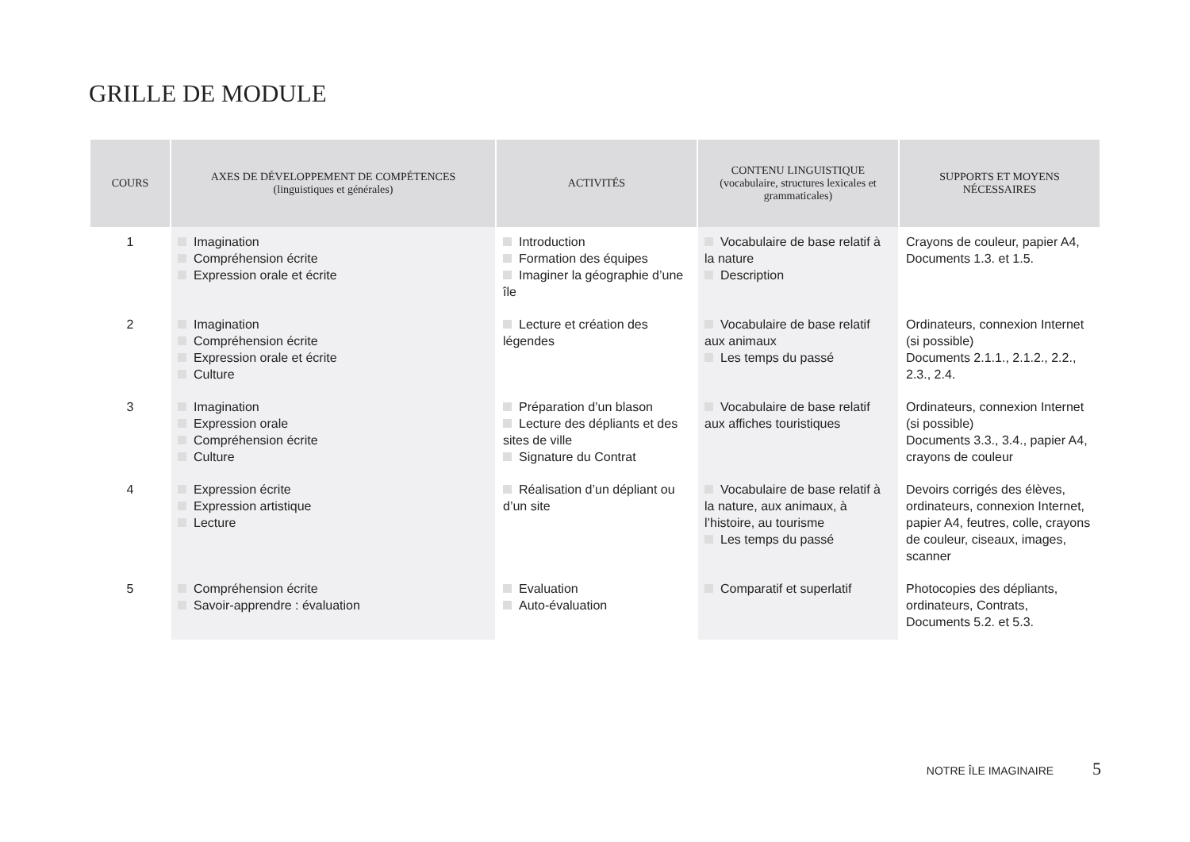GRILLE DE MODULE
| COURS | AXES DE DÉVELOPPEMENT DE COMPÉTENCES (linguistiques et générales) | ACTIVITÉS | CONTENU LINGUISTIQUE (vocabulaire, structures lexicales et grammaticales) | SUPPORTS ET MOYENS NÉCESSAIRES |
| --- | --- | --- | --- | --- |
| 1 | Imagination Compréhension écrite Expression orale et écrite | Introduction Formation des équipes Imaginer la géographie d’une île | Vocabulaire de base relatif à la nature Description | Crayons de couleur, papier A4, Documents 1.3. et 1.5. |
| 2 | Imagination Compréhension écrite Expression orale et écrite Culture | Lecture et création des légendes | Vocabulaire de base relatif aux animaux Les temps du passé | Ordinateurs, connexion Internet (si possible) Documents 2.1.1., 2.1.2., 2.2., 2.3., 2.4. |
| 3 | Imagination Expression orale Compréhension écrite Culture | Préparation d’un blason Lecture des dépliants et des sites de ville Signature du Contrat | Vocabulaire de base relatif aux affiches touristiques | Ordinateurs, connexion Internet (si possible) Documents 3.3., 3.4., papier A4, crayons de couleur |
| 4 | Expression écrite Expression artistique Lecture | Réalisation d’un dépliant ou d’un site | Vocabulaire de base relatif à la nature, aux animaux, à l’histoire, au tourisme Les temps du passé | Devoirs corrigés des élèves, ordinateurs, connexion Internet, papier A4, feutres, colle, crayons de couleur, ciseaux, images, scanner |
| 5 | Compréhension écrite Savoir-apprendre : évaluation | Evaluation Auto-évaluation | Comparatif et superlatif | Photocopies des dépliants, ordinateurs, Contrats, Documents 5.2. et 5.3. |
NOTRE ÎLE IMAGINAIRE 5